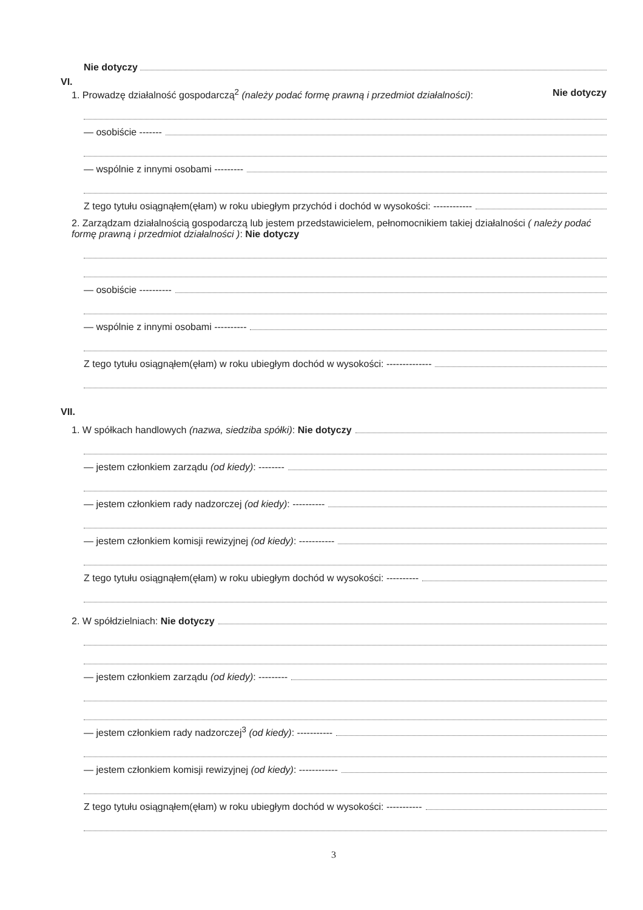Nie dotyczy
VI.
1. Prowadzę działalność gospodarczą<sup>2</sup> (należy podać formę prawną i przedmiot działalności): Nie dotyczy
— osobiście -------
— wspólnie z innymi osobami ---------
Z tego tytułu osiągnąłem(ęłam) w roku ubiegłym przychód i dochód w wysokości: ------------
2. Zarządzam działalnością gospodarczą lub jestem przedstawicielem, pełnomocnikiem takiej działalności ( należy podać formę prawną i przedmiot działalności ): Nie dotyczy
— osobiście ----------
— wspólnie z innymi osobami ----------
Z tego tytułu osiągnąłem(ęłam) w roku ubiegłym dochód w wysokości: --------------
VII.
1. W spółkach handlowych (nazwa, siedziba spółki): Nie dotyczy
— jestem członkiem zarządu (od kiedy): --------
— jestem członkiem rady nadzorczej (od kiedy): ----------
— jestem członkiem komisji rewizyjnej (od kiedy): -----------
Z tego tytułu osiągnąłem(ęłam) w roku ubiegłym dochód w wysokości: ----------
2. W spółdzielniach: Nie dotyczy
— jestem członkiem zarządu (od kiedy): ---------
— jestem członkiem rady nadzorczej<sup>3</sup> (od kiedy): -----------
— jestem członkiem komisji rewizyjnej (od kiedy): ------------
Z tego tytułu osiągnąłem(ęłam) w roku ubiegłym dochód w wysokości: -----------
3